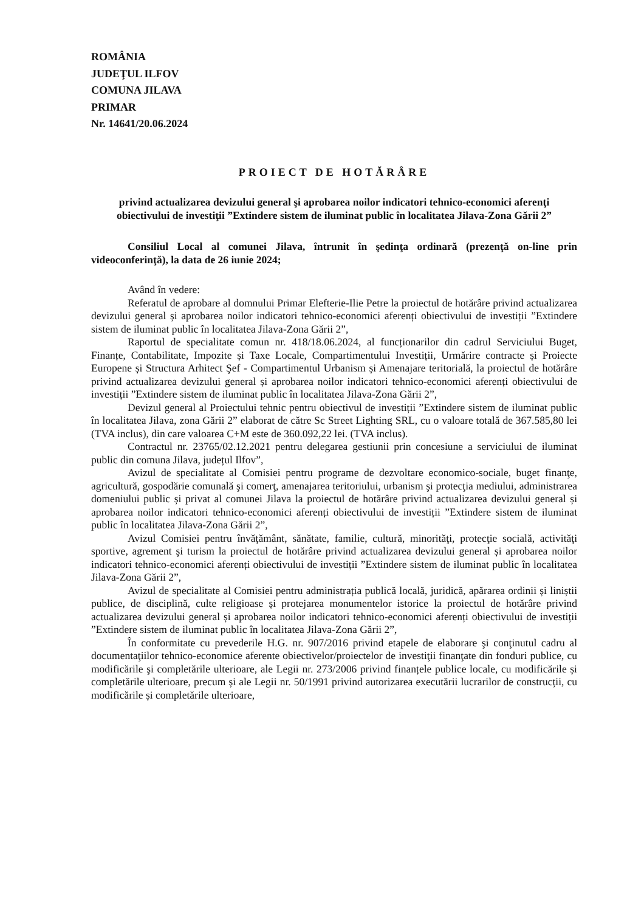ROMÂNIA
JUDEŢUL ILFOV
COMUNA JILAVA
PRIMAR
Nr. 14641/20.06.2024
PROIECT DE HOTĂRÂRE
privind actualizarea devizului general şi aprobarea noilor indicatori tehnico-economici aferenţi obiectivului de investiţii ”Extindere sistem de iluminat public în localitatea Jilava-Zona Gării 2”
Consiliul Local al comunei Jilava, întrunit în şedinţa ordinară (prezenţă on-line prin videoconferinţă), la data de 26 iunie 2024;
Având în vedere:
Referatul de aprobare al domnului Primar Elefterie-Ilie Petre la proiectul de hotărâre privind actualizarea devizului general și aprobarea noilor indicatori tehnico-economici aferenți obiectivului de investiții ”Extindere sistem de iluminat public în localitatea Jilava-Zona Gării 2”,
Raportul de specialitate comun nr. 418/18.06.2024, al funcționarilor din cadrul Serviciului Buget, Finanțe, Contabilitate, Impozite și Taxe Locale, Compartimentului Investiții, Urmărire contracte și Proiecte Europene și Structura Arhitect Şef - Compartimentul Urbanism și Amenajare teritorială, la proiectul de hotărâre privind actualizarea devizului general și aprobarea noilor indicatori tehnico-economici aferenți obiectivului de investiții ”Extindere sistem de iluminat public în localitatea Jilava-Zona Gării 2”,
Devizul general al Proiectului tehnic pentru obiectivul de investiții ”Extindere sistem de iluminat public în localitatea Jilava, zona Gării 2” elaborat de către Sc Street Lighting SRL, cu o valoare totală de 367.585,80 lei (TVA inclus), din care valoarea C+M este de 360.092,22 lei. (TVA inclus).
Contractul nr. 23765/02.12.2021 pentru delegarea gestiunii prin concesiune a serviciului de iluminat public din comuna Jilava, județul Ilfov”,
Avizul de specialitate al Comisiei pentru programe de dezvoltare economico-sociale, buget finanţe, agricultură, gospodărie comunală şi comerţ, amenajarea teritoriului, urbanism şi protecţia mediului, administrarea domeniului public și privat al comunei Jilava la proiectul de hotărâre privind actualizarea devizului general și aprobarea noilor indicatori tehnico-economici aferenți obiectivului de investiții ”Extindere sistem de iluminat public în localitatea Jilava-Zona Gării 2”,
Avizul Comisiei pentru învăţământ, sănătate, familie, cultură, minorităţi, protecţie socială, activităţi sportive, agrement şi turism la proiectul de hotărâre privind actualizarea devizului general și aprobarea noilor indicatori tehnico-economici aferenți obiectivului de investiții ”Extindere sistem de iluminat public în localitatea Jilava-Zona Gării 2”,
Avizul de specialitate al Comisiei pentru administrația publică locală, juridică, apărarea ordinii și liniștii publice, de disciplină, culte religioase și protejarea monumentelor istorice la proiectul de hotărâre privind actualizarea devizului general și aprobarea noilor indicatori tehnico-economici aferenți obiectivului de investiții ”Extindere sistem de iluminat public în localitatea Jilava-Zona Gării 2”,
În conformitate cu prevederile H.G. nr. 907/2016 privind etapele de elaborare şi conţinutul cadru al documentaţiilor tehnico-economice aferente obiectivelor/proiectelor de investiţii finanţate din fonduri publice, cu modificările şi completările ulterioare, ale Legii nr. 273/2006 privind finanțele publice locale, cu modificările și completările ulterioare, precum și ale Legii nr. 50/1991 privind autorizarea executării lucrarilor de construcții, cu modificările și completările ulterioare,